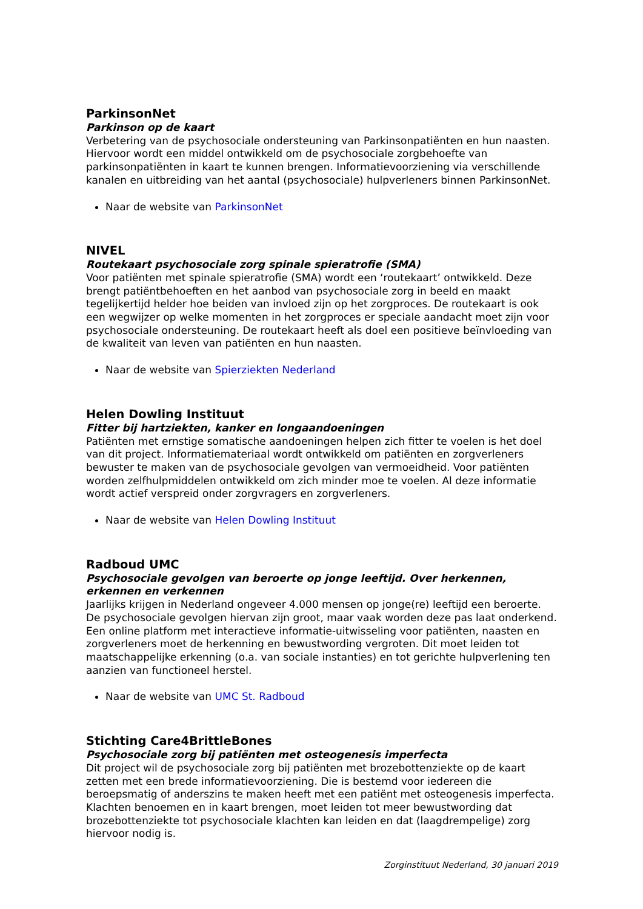ParkinsonNet
Parkinson op de kaart
Verbetering van de psychosociale ondersteuning van Parkinsonpatiënten en hun naasten. Hiervoor wordt een middel ontwikkeld om de psychosociale zorgbehoefte van parkinsonpatiënten in kaart te kunnen brengen. Informatievoorziening via verschillende kanalen en uitbreiding van het aantal (psychosociale) hulpverleners binnen ParkinsonNet.
Naar de website van ParkinsonNet
NIVEL
Routekaart psychosociale zorg spinale spieratrofie (SMA)
Voor patiënten met spinale spieratrofie (SMA) wordt een ‘routekaart’ ontwikkeld. Deze brengt patiëntbehoeften en het aanbod van psychosociale zorg in beeld en maakt tegelijkertijd helder hoe beiden van invloed zijn op het zorgproces. De routekaart is ook een wegwijzer op welke momenten in het zorgproces er speciale aandacht moet zijn voor psychosociale ondersteuning. De routekaart heeft als doel een positieve beïnvloeding van de kwaliteit van leven van patiënten en hun naasten.
Naar de website van Spierziekten Nederland
Helen Dowling Instituut
Fitter bij hartziekten, kanker en longaandoeningen
Patiënten met ernstige somatische aandoeningen helpen zich fitter te voelen is het doel van dit project. Informatiemateriaal wordt ontwikkeld om patiënten en zorgverleners bewuster te maken van de psychosociale gevolgen van vermoeidheid. Voor patiënten worden zelfhulpmiddelen ontwikkeld om zich minder moe te voelen. Al deze informatie wordt actief verspreid onder zorgvragers en zorgverleners.
Naar de website van Helen Dowling Instituut
Radboud UMC
Psychosociale gevolgen van beroerte op jonge leeftijd. Over herkennen, erkennen en verkennen
Jaarlijks krijgen in Nederland ongeveer 4.000 mensen op jonge(re) leeftijd een beroerte. De psychosociale gevolgen hiervan zijn groot, maar vaak worden deze pas laat onderkend. Een online platform met interactieve informatie-uitwisseling voor patiënten, naasten en zorgverleners moet de herkenning en bewustwording vergroten. Dit moet leiden tot maatschappelijke erkenning (o.a. van sociale instanties) en tot gerichte hulpverlening ten aanzien van functioneel herstel.
Naar de website van UMC St. Radboud
Stichting Care4BrittleBones
Psychosociale zorg bij patiënten met osteogenesis imperfecta
Dit project wil de psychosociale zorg bij patiënten met brozebottenziekte op de kaart zetten met een brede informatievoorziening. Die is bestemd voor iedereen die beroepsmatig of anderszins te maken heeft met een patiënt met osteogenesis imperfecta. Klachten benoemen en in kaart brengen, moet leiden tot meer bewustwording dat brozebottenziekte tot psychosociale klachten kan leiden en dat (laagdrempelige) zorg hiervoor nodig is.
Zorginstituut Nederland, 30 januari 2019